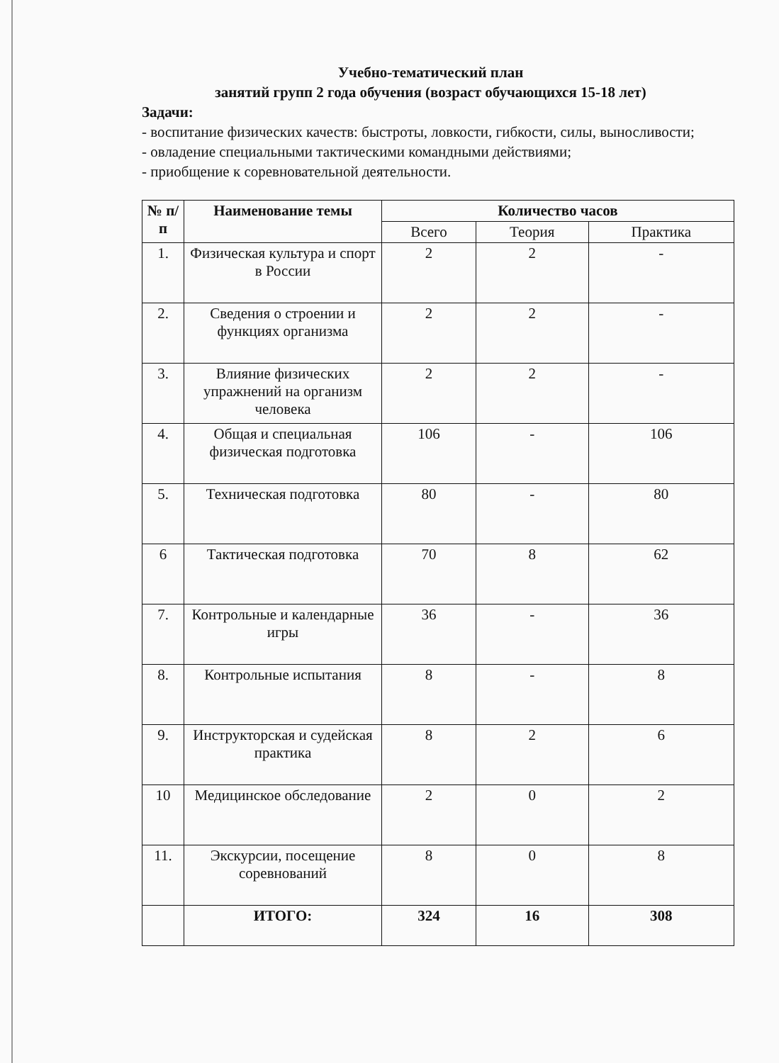Учебно-тематический план
занятий групп 2 года обучения (возраст обучающихся 15-18 лет)
Задачи:
- воспитание физических качеств: быстроты, ловкости, гибкости, силы, выносливости;
- овладение специальными тактическими командными действиями;
- приобщение к соревновательной деятельности.
| № п/п | Наименование темы | Количество часов | | |
| --- | --- | --- | --- | --- |
| | | Всего | Теория | Практика |
| 1. | Физическая культура и спорт в России | 2 | 2 | - |
| 2. | Сведения о строении и функциях организма | 2 | 2 | - |
| 3. | Влияние физических упражнений на организм человека | 2 | 2 | - |
| 4. | Общая и специальная физическая подготовка | 106 | - | 106 |
| 5. | Техническая подготовка | 80 | - | 80 |
| 6 | Тактическая подготовка | 70 | 8 | 62 |
| 7. | Контрольные и календарные игры | 36 | - | 36 |
| 8. | Контрольные испытания | 8 | - | 8 |
| 9. | Инструкторская и судейская практика | 8 | 2 | 6 |
| 10 | Медицинское обследование | 2 | 0 | 2 |
| 11. | Экскурсии, посещение соревнований | 8 | 0 | 8 |
| | ИТОГО: | 324 | 16 | 308 |